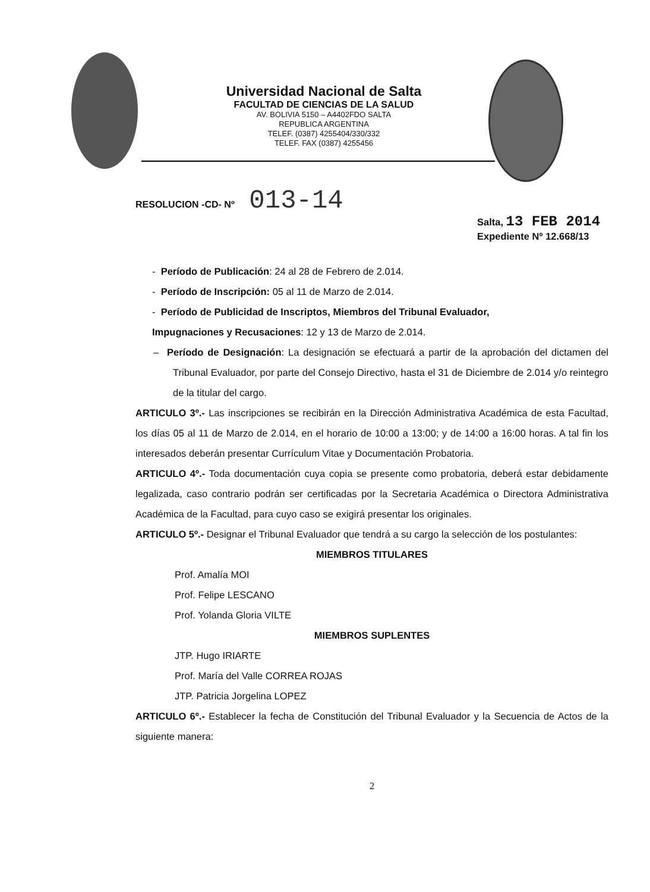Universidad Nacional de Salta
FACULTAD DE CIENCIAS DE LA SALUD
AV. BOLIVIA 5150 – A4402FDO SALTA
REPUBLICA ARGENTINA
TELEF. (0387) 4255404/330/332
TELEF. FAX (0387) 4255456
RESOLUCION -CD- Nº 013-14
Salta, 13 FEB 2014
Expediente Nº 12.668/13
- Período de Publicación: 24 al 28 de Febrero de 2.014.
- Período de Inscripción: 05 al 11 de Marzo de 2.014.
- Período de Publicidad de Inscriptos, Miembros del Tribunal Evaluador,
Impugnaciones y Recusaciones: 12 y 13 de Marzo de 2.014.
– Período de Designación: La designación se efectuará a partir de la aprobación del dictamen del Tribunal Evaluador, por parte del Consejo Directivo, hasta el 31 de Diciembre de 2.014 y/o reintegro de la titular del cargo.
ARTICULO 3º.- Las inscripciones se recibirán en la Dirección Administrativa Académica de esta Facultad, los días 05 al 11 de Marzo de 2.014, en el horario de 10:00 a 13:00; y de 14:00 a 16:00 horas. A tal fin los interesados deberán presentar Currículum Vitae y Documentación Probatoria.
ARTICULO 4º.- Toda documentación cuya copia se presente como probatoria, deberá estar debidamente legalizada, caso contrario podrán ser certificadas por la Secretaria Académica o Directora Administrativa Académica de la Facultad, para cuyo caso se exigirá presentar los originales.
ARTICULO 5º.- Designar el Tribunal Evaluador que tendrá a su cargo la selección de los postulantes:
MIEMBROS TITULARES
Prof. Amalía MOI
Prof. Felipe LESCANO
Prof. Yolanda Gloria VILTE
MIEMBROS SUPLENTES
JTP. Hugo IRIARTE
Prof. María del Valle CORREA ROJAS
JTP. Patricia Jorgelina LOPEZ
ARTICULO 6º.- Establecer la fecha de Constitución del Tribunal Evaluador y la Secuencia de Actos de la siguiente manera:
2